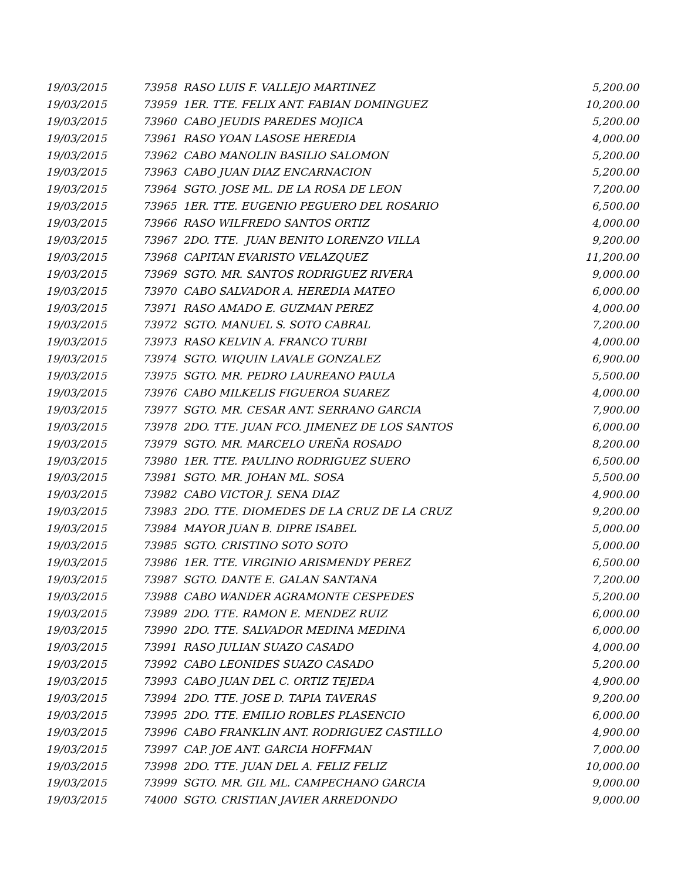| 19/03/2015 | 73958 RASO LUIS F. VALLEJO MARTINEZ | 5,200.00 |
| 19/03/2015 | 73959 1ER. TTE. FELIX ANT. FABIAN DOMINGUEZ | 10,200.00 |
| 19/03/2015 | 73960 CABO JEUDIS PAREDES MOJICA | 5,200.00 |
| 19/03/2015 | 73961 RASO YOAN LASOSE HEREDIA | 4,000.00 |
| 19/03/2015 | 73962 CABO MANOLIN BASILIO SALOMON | 5,200.00 |
| 19/03/2015 | 73963 CABO JUAN DIAZ ENCARNACION | 5,200.00 |
| 19/03/2015 | 73964 SGTO. JOSE ML. DE LA ROSA DE LEON | 7,200.00 |
| 19/03/2015 | 73965 1ER. TTE. EUGENIO PEGUERO DEL ROSARIO | 6,500.00 |
| 19/03/2015 | 73966 RASO WILFREDO SANTOS ORTIZ | 4,000.00 |
| 19/03/2015 | 73967 2DO. TTE. JUAN BENITO LORENZO VILLA | 9,200.00 |
| 19/03/2015 | 73968 CAPITAN EVARISTO VELAZQUEZ | 11,200.00 |
| 19/03/2015 | 73969 SGTO. MR. SANTOS RODRIGUEZ RIVERA | 9,000.00 |
| 19/03/2015 | 73970 CABO SALVADOR A. HEREDIA MATEO | 6,000.00 |
| 19/03/2015 | 73971 RASO AMADO E. GUZMAN PEREZ | 4,000.00 |
| 19/03/2015 | 73972 SGTO. MANUEL S. SOTO CABRAL | 7,200.00 |
| 19/03/2015 | 73973 RASO KELVIN A. FRANCO TURBI | 4,000.00 |
| 19/03/2015 | 73974 SGTO. WIQUIN LAVALE GONZALEZ | 6,900.00 |
| 19/03/2015 | 73975 SGTO. MR. PEDRO LAUREANO PAULA | 5,500.00 |
| 19/03/2015 | 73976 CABO MILKELIS FIGUEROA SUAREZ | 4,000.00 |
| 19/03/2015 | 73977 SGTO. MR. CESAR ANT. SERRANO GARCIA | 7,900.00 |
| 19/03/2015 | 73978 2DO. TTE. JUAN FCO. JIMENEZ DE LOS SANTOS | 6,000.00 |
| 19/03/2015 | 73979 SGTO. MR. MARCELO UREÑA ROSADO | 8,200.00 |
| 19/03/2015 | 73980 1ER. TTE. PAULINO RODRIGUEZ SUERO | 6,500.00 |
| 19/03/2015 | 73981 SGTO. MR. JOHAN ML. SOSA | 5,500.00 |
| 19/03/2015 | 73982 CABO VICTOR J. SENA DIAZ | 4,900.00 |
| 19/03/2015 | 73983 2DO. TTE. DIOMEDES DE LA CRUZ DE LA CRUZ | 9,200.00 |
| 19/03/2015 | 73984 MAYOR JUAN B. DIPRE ISABEL | 5,000.00 |
| 19/03/2015 | 73985 SGTO. CRISTINO SOTO SOTO | 5,000.00 |
| 19/03/2015 | 73986 1ER. TTE. VIRGINIO ARISMENDY PEREZ | 6,500.00 |
| 19/03/2015 | 73987 SGTO. DANTE E. GALAN SANTANA | 7,200.00 |
| 19/03/2015 | 73988 CABO WANDER AGRAMONTE CESPEDES | 5,200.00 |
| 19/03/2015 | 73989 2DO. TTE. RAMON E. MENDEZ RUIZ | 6,000.00 |
| 19/03/2015 | 73990 2DO. TTE. SALVADOR MEDINA MEDINA | 6,000.00 |
| 19/03/2015 | 73991 RASO JULIAN SUAZO CASADO | 4,000.00 |
| 19/03/2015 | 73992 CABO LEONIDES SUAZO CASADO | 5,200.00 |
| 19/03/2015 | 73993 CABO JUAN DEL C. ORTIZ TEJEDA | 4,900.00 |
| 19/03/2015 | 73994 2DO. TTE. JOSE D. TAPIA TAVERAS | 9,200.00 |
| 19/03/2015 | 73995 2DO. TTE. EMILIO ROBLES PLASENCIO | 6,000.00 |
| 19/03/2015 | 73996 CABO FRANKLIN ANT. RODRIGUEZ CASTILLO | 4,900.00 |
| 19/03/2015 | 73997 CAP. JOE ANT. GARCIA HOFFMAN | 7,000.00 |
| 19/03/2015 | 73998 2DO. TTE. JUAN DEL A. FELIZ FELIZ | 10,000.00 |
| 19/03/2015 | 73999 SGTO. MR. GIL ML. CAMPECHANO GARCIA | 9,000.00 |
| 19/03/2015 | 74000 SGTO. CRISTIAN JAVIER ARREDONDO | 9,000.00 |